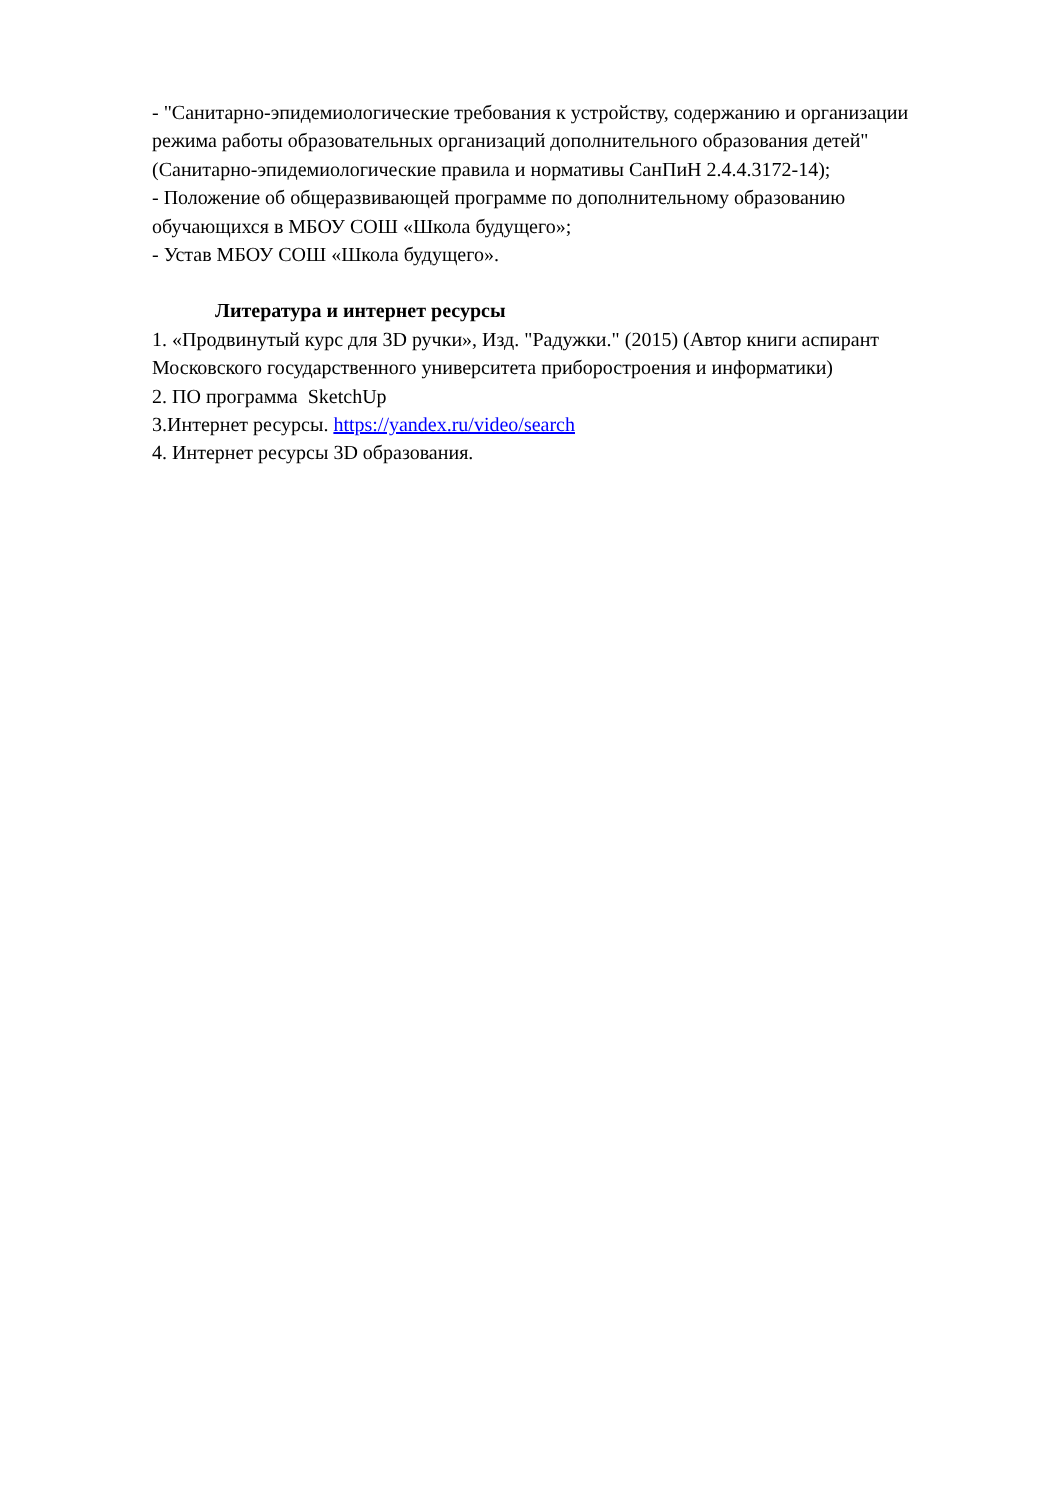- "Санитарно-эпидемиологические требования к устройству, содержанию и организации режима работы образовательных организаций дополнительного образования детей" (Санитарно-эпидемиологические правила и нормативы СанПиН 2.4.4.3172-14);
- Положение об общеразвивающей программе по дополнительному образованию обучающихся в МБОУ СОШ «Школа будущего»;
- Устав МБОУ СОШ «Школа будущего».
Литература и интернет ресурсы
1. «Продвинутый курс для 3D ручки», Изд. "Радужки." (2015) (Автор книги аспирант Московского государственного университета приборостроения и информатики)
2. ПО программа SketchUp
3.Интернет ресурсы. https://yandex.ru/video/search
4. Интернет ресурсы 3D образования.